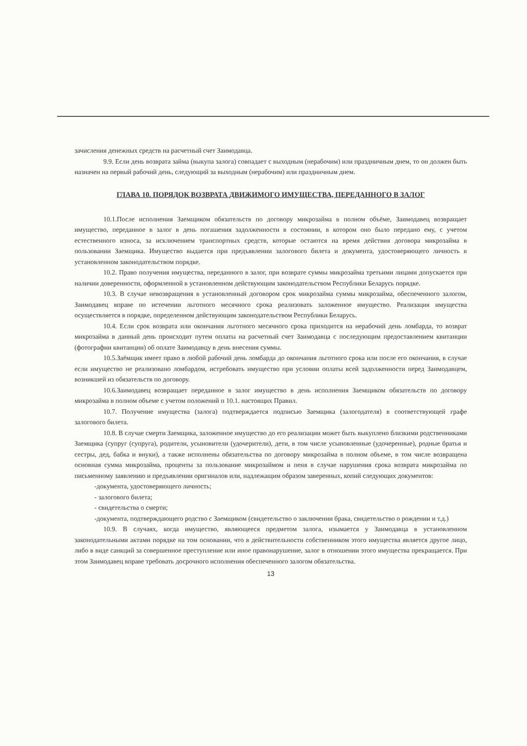зачисления денежных средств на расчетный счет Заимодавца.
9.9. Если день возврата займа (выкупа залога) совпадает с выходным (нерабочим) или праздничным днем, то он должен быть назначен на первый рабочий день, следующий за выходным (нерабочим) или праздничным днем.
ГЛАВА 10. ПОРЯДОК ВОЗВРАТА ДВИЖИМОГО ИМУЩЕСТВА, ПЕРЕДАННОГО В ЗАЛОГ
10.1.После исполнения Заемщиком обязательств по договору микрозайма в полном объёме, Заимодавец возвращает имущество, переданное в залог в день погашения задолженности в состоянии, в котором оно было передано ему, с учетом естественного износа, за исключением транспортных средств, которые остаются на время действия договора микрозайма в пользовании Заемщика. Имущество выдается при предъявлении залогового билета и документа, удостоверяющего личность в установленном законодательством порядке.
10.2. Право получения имущества, переданного в залог, при возврате суммы микрозайма третьими лицами допускается при наличии доверенности, оформленной в установленном действующим законодательством Республики Беларусь порядке.
10.3. В случае невозвращения в установленный договором срок микрозайма суммы микрозайма, обеспеченного залогом, Заимодавец вправе по истечении льготного месячного срока реализовать заложенное имущество. Реализация имущества осуществляется в порядке, определенном действующим законодательством Республики Беларусь.
10.4. Если срок возврата или окончания льготного месячного срока приходится на нерабочий день ломбарда, то возврат микрозайма в данный день происходит путем оплаты на расчетный счет Заимодавца с последующим предоставлением квитанции (фотографии квитанции) об оплате Заимодавцу в день внесения суммы.
10.5.Заёмщик имеет право в любой рабочий день ломбарда до окончания льготного срока или после его окончания, в случае если имущество не реализовано ломбардом, истребовать имущество при условии оплаты всей задолженности перед Заимодавцем, возникшей из обязательств по договору.
10.6.Заимодавец возвращает переданное в залог имущество в день исполнения Заемщиком обязательств по договору микрозайма в полном объеме с учетом положений п 10.1. настоящих Правил.
10.7. Получение имущества (залога) подтверждается подписью Заемщика (залогодателя) в соответствующей графе залогового билета.
10.8. В случае смерти Заемщика, заложенное имущество до его реализации может быть выкуплено близкими родственниками Заемщика (супруг (супруга), родители, усыновители (удочерители), дети, в том числе усыновленные (удочеренные), родные братья и сестры, дед, бабка и внуки), а также исполнены обязательства по договору микрозайма в полном объеме, в том числе возвращена основная сумма микрозайма, проценты за пользование микрозаймом и пеня в случае нарушения срока возврата микрозайма по письменному заявлению и предъявлении оригиналов или, надлежащим образом заверенных, копий следующих документов:
-документа, удостоверяющего личность;
- залогового билета;
- свидетельства о смерти;
-документа, подтверждающего родство с Заемщиком (свидетельство о заключении брака, свидетельство о рождении и т.д.)
10.9. В случаях, когда имущество, являющееся предметом залога, изымается у Заимодавца в установленном законодательными актами порядке на том основании, что в действительности собственником этого имущества является другое лицо, либо в виде санкций за совершенное преступление или иное правонарушение, залог в отношении этого имущества прекращается. При этом Заимодавец вправе требовать досрочного исполнения обеспеченного залогом обязательства.
13